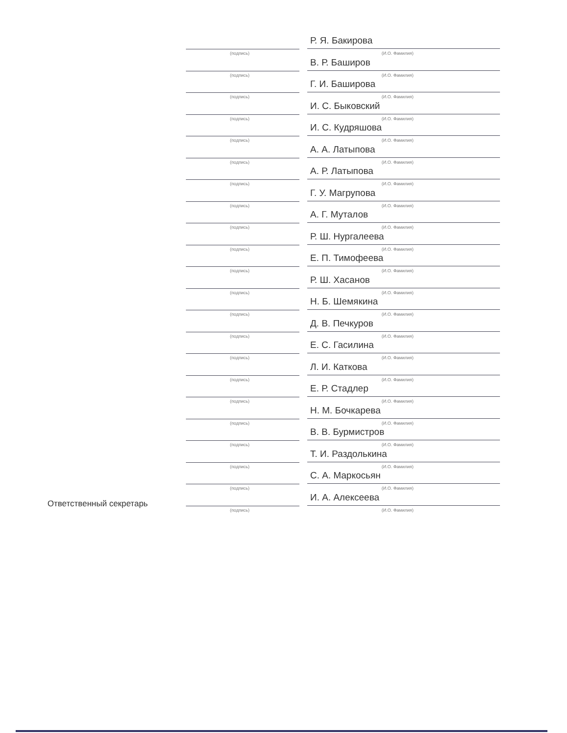(подпись)
Р. Я. Бакирова
(И.О. Фамилия)
(подпись)
В. Р. Баширов
(И.О. Фамилия)
(подпись)
Г. И. Баширова
(И.О. Фамилия)
(подпись)
И. С. Быковский
(И.О. Фамилия)
(подпись)
И. С. Кудряшова
(И.О. Фамилия)
(подпись)
А. А. Латыпова
(И.О. Фамилия)
(подпись)
А. Р. Латыпова
(И.О. Фамилия)
(подпись)
Г. У. Магрупова
(И.О. Фамилия)
(подпись)
А. Г. Муталов
(И.О. Фамилия)
(подпись)
Р. Ш. Нургалеева
(И.О. Фамилия)
(подпись)
Е. П. Тимофеева
(И.О. Фамилия)
(подпись)
Р. Ш. Хасанов
(И.О. Фамилия)
(подпись)
Н. Б. Шемякина
(И.О. Фамилия)
(подпись)
Д. В. Печкуров
(И.О. Фамилия)
(подпись)
Е. С. Гасилина
(И.О. Фамилия)
(подпись)
Л. И. Каткова
(И.О. Фамилия)
(подпись)
Е. Р. Стадлер
(И.О. Фамилия)
(подпись)
Н. М. Бочкарева
(И.О. Фамилия)
(подпись)
В. В. Бурмистров
(И.О. Фамилия)
(подпись)
Т. И. Раздолькина
(И.О. Фамилия)
(подпись)
С. А. Маркосьян
(И.О. Фамилия)
Ответственный секретарь
(подпись)
И. А. Алексеева
(И.О. Фамилия)